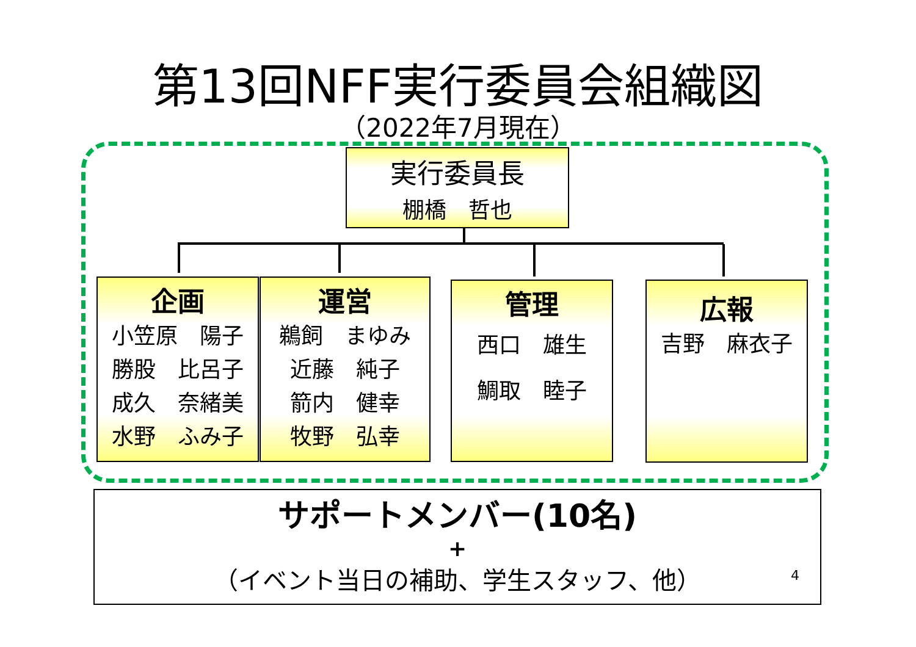第13回NFF実行委員会組織図
（2022年7月現在）
実行委員長
棚橋　哲也
企画
小笠原　陽子
勝股　比呂子
成久　奈緒美
水野　ふみ子
運営
鵜飼　まゆみ
近藤　純子
箭内　健幸
牧野　弘幸
管理
西口　雄生
鯛取　睦子
広報
吉野　麻衣子
サポートメンバー(10名)
+
（イベント当日の補助、学生スタッフ、他）
4